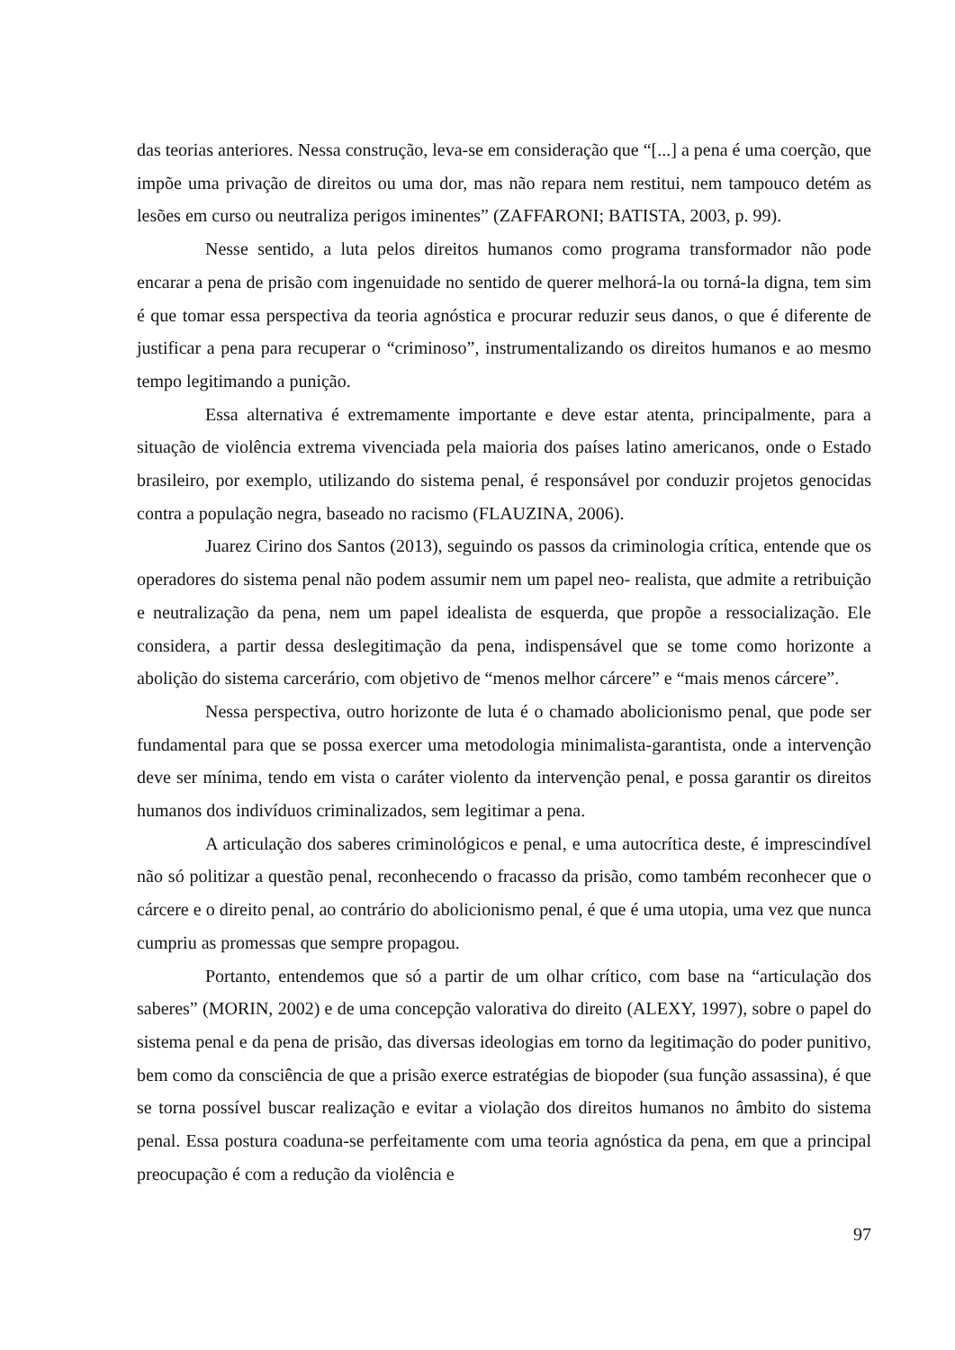das teorias anteriores. Nessa construção, leva-se em consideração que “[...] a pena é uma coerção, que impõe uma privação de direitos ou uma dor, mas não repara nem restitui, nem tampouco detém as lesões em curso ou neutraliza perigos iminentes” (ZAFFARONI; BATISTA, 2003, p. 99).
Nesse sentido, a luta pelos direitos humanos como programa transformador não pode encarar a pena de prisão com ingenuidade no sentido de querer melhorá-la ou torná-la digna, tem sim é que tomar essa perspectiva da teoria agnóstica e procurar reduzir seus danos, o que é diferente de justificar a pena para recuperar o “criminoso”, instrumentalizando os direitos humanos e ao mesmo tempo legitimando a punição.
Essa alternativa é extremamente importante e deve estar atenta, principalmente, para a situação de violência extrema vivenciada pela maioria dos países latino americanos, onde o Estado brasileiro, por exemplo, utilizando do sistema penal, é responsável por conduzir projetos genocidas contra a população negra, baseado no racismo (FLAUZINA, 2006).
Juarez Cirino dos Santos (2013), seguindo os passos da criminologia crítica, entende que os operadores do sistema penal não podem assumir nem um papel neo- realista, que admite a retribuição e neutralização da pena, nem um papel idealista de esquerda, que propõe a ressocialização. Ele considera, a partir dessa deslegitimação da pena, indispensável que se tome como horizonte a abolição do sistema carcerário, com objetivo de “menos melhor cárcere” e “mais menos cárcere”.
Nessa perspectiva, outro horizonte de luta é o chamado abolicionismo penal, que pode ser fundamental para que se possa exercer uma metodologia minimalista-garantista, onde a intervenção deve ser mínima, tendo em vista o caráter violento da intervenção penal, e possa garantir os direitos humanos dos indivíduos criminalizados, sem legitimar a pena.
A articulação dos saberes criminológicos e penal, e uma autocrítica deste, é imprescindível não só politizar a questão penal, reconhecendo o fracasso da prisão, como também reconhecer que o cárcere e o direito penal, ao contrário do abolicionismo penal, é que é uma utopia, uma vez que nunca cumpriu as promessas que sempre propagou.
Portanto, entendemos que só a partir de um olhar crítico, com base na “articulação dos saberes” (MORIN, 2002) e de uma concepção valorativa do direito (ALEXY, 1997), sobre o papel do sistema penal e da pena de prisão, das diversas ideologias em torno da legitimação do poder punitivo, bem como da consciência de que a prisão exerce estratégias de biopoder (sua função assassina), é que se torna possível buscar realização e evitar a violação dos direitos humanos no âmbito do sistema penal. Essa postura coaduna-se perfeitamente com uma teoria agnóstica da pena, em que a principal preocupação é com a redução da violência e
97